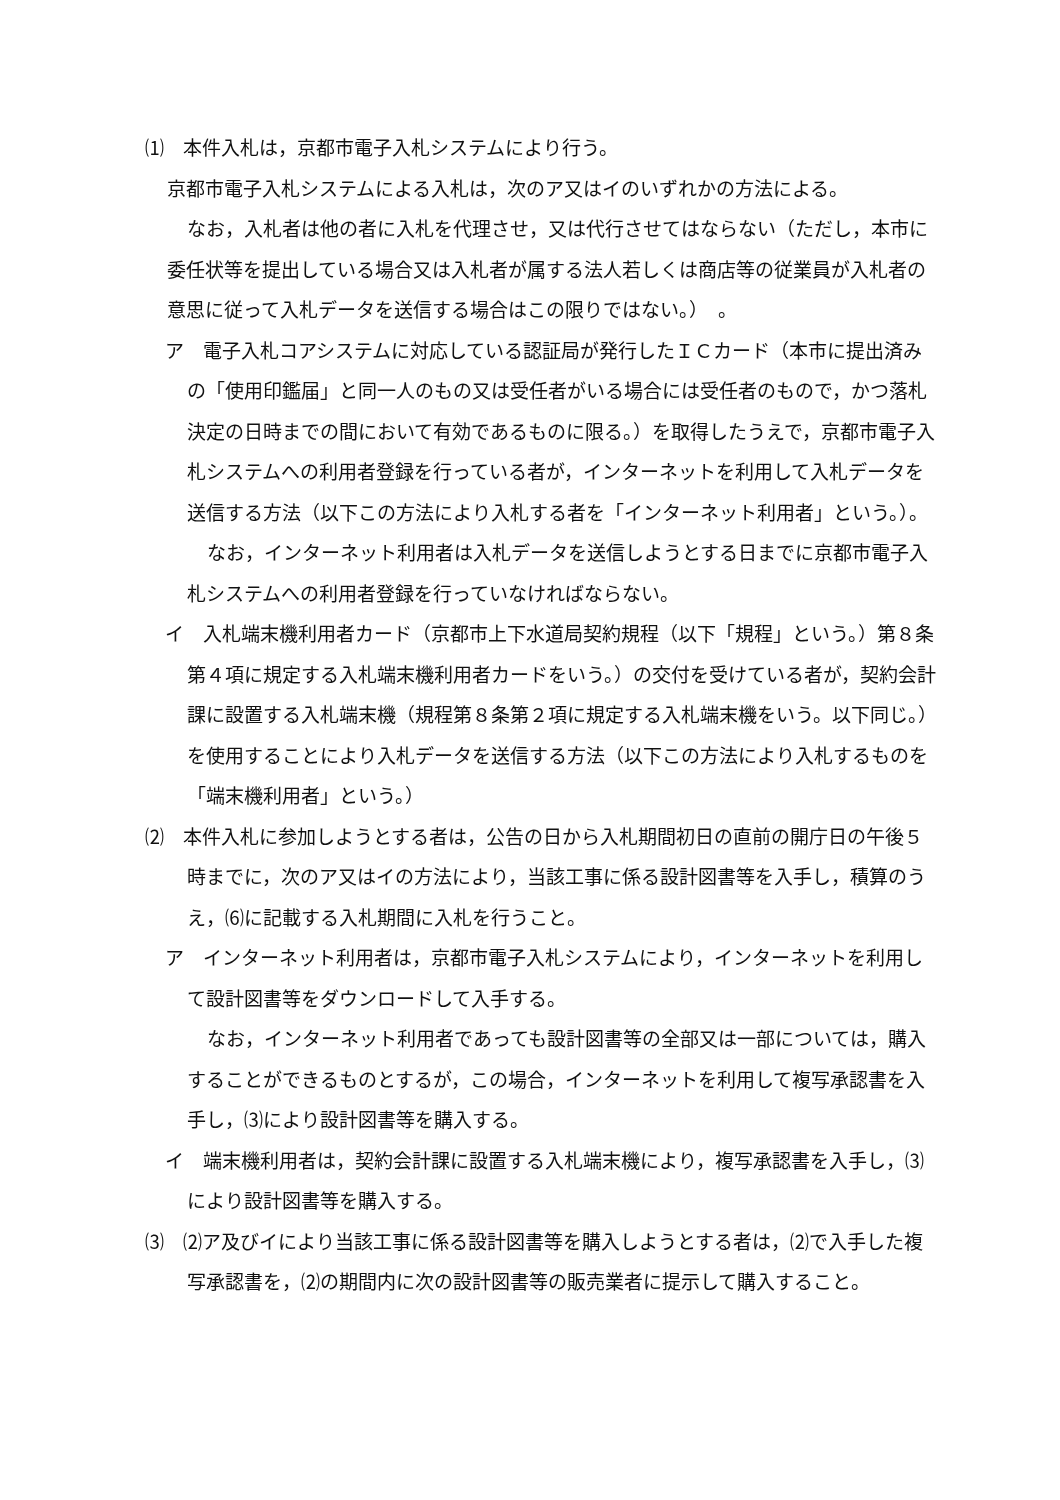⑴　本件入札は，京都市電子入札システムにより行う。
京都市電子入札システムによる入札は，次のア又はイのいずれかの方法による。
なお，入札者は他の者に入札を代理させ，又は代行させてはならない（ただし，本市に委任状等を提出している場合又は入札者が属する法人若しくは商店等の従業員が入札者の意思に従って入札データを送信する場合はこの限りではない。）　。
ア　電子入札コアシステムに対応している認証局が発行したＩＣカード（本市に提出済みの「使用印鑑届」と同一人のもの又は受任者がいる場合には受任者のもので，かつ落札決定の日時までの間において有効であるものに限る。）を取得したうえで，京都市電子入札システムへの利用者登録を行っている者が，インターネットを利用して入札データを送信する方法（以下この方法により入札する者を「インターネット利用者」という。）。
なお，インターネット利用者は入札データを送信しようとする日までに京都市電子入札システムへの利用者登録を行っていなければならない。
イ　入札端末機利用者カード（京都市上下水道局契約規程（以下「規程」という。）第８条第４項に規定する入札端末機利用者カードをいう。）の交付を受けている者が，契約会計課に設置する入札端末機（規程第８条第２項に規定する入札端末機をいう。以下同じ。）を使用することにより入札データを送信する方法（以下この方法により入札するものを「端末機利用者」という。）
⑵　本件入札に参加しようとする者は，公告の日から入札期間初日の直前の開庁日の午後５時までに，次のア又はイの方法により，当該工事に係る設計図書等を入手し，積算のうえ，⑹に記載する入札期間に入札を行うこと。
ア　インターネット利用者は，京都市電子入札システムにより，インターネットを利用して設計図書等をダウンロードして入手する。
なお，インターネット利用者であっても設計図書等の全部又は一部については，購入することができるものとするが，この場合，インターネットを利用して複写承認書を入手し，⑶により設計図書等を購入する。
イ　端末機利用者は，契約会計課に設置する入札端末機により，複写承認書を入手し，⑶により設計図書等を購入する。
⑶　⑵ア及びイにより当該工事に係る設計図書等を購入しようとする者は，⑵で入手した複写承認書を，⑵の期間内に次の設計図書等の販売業者に提示して購入すること。